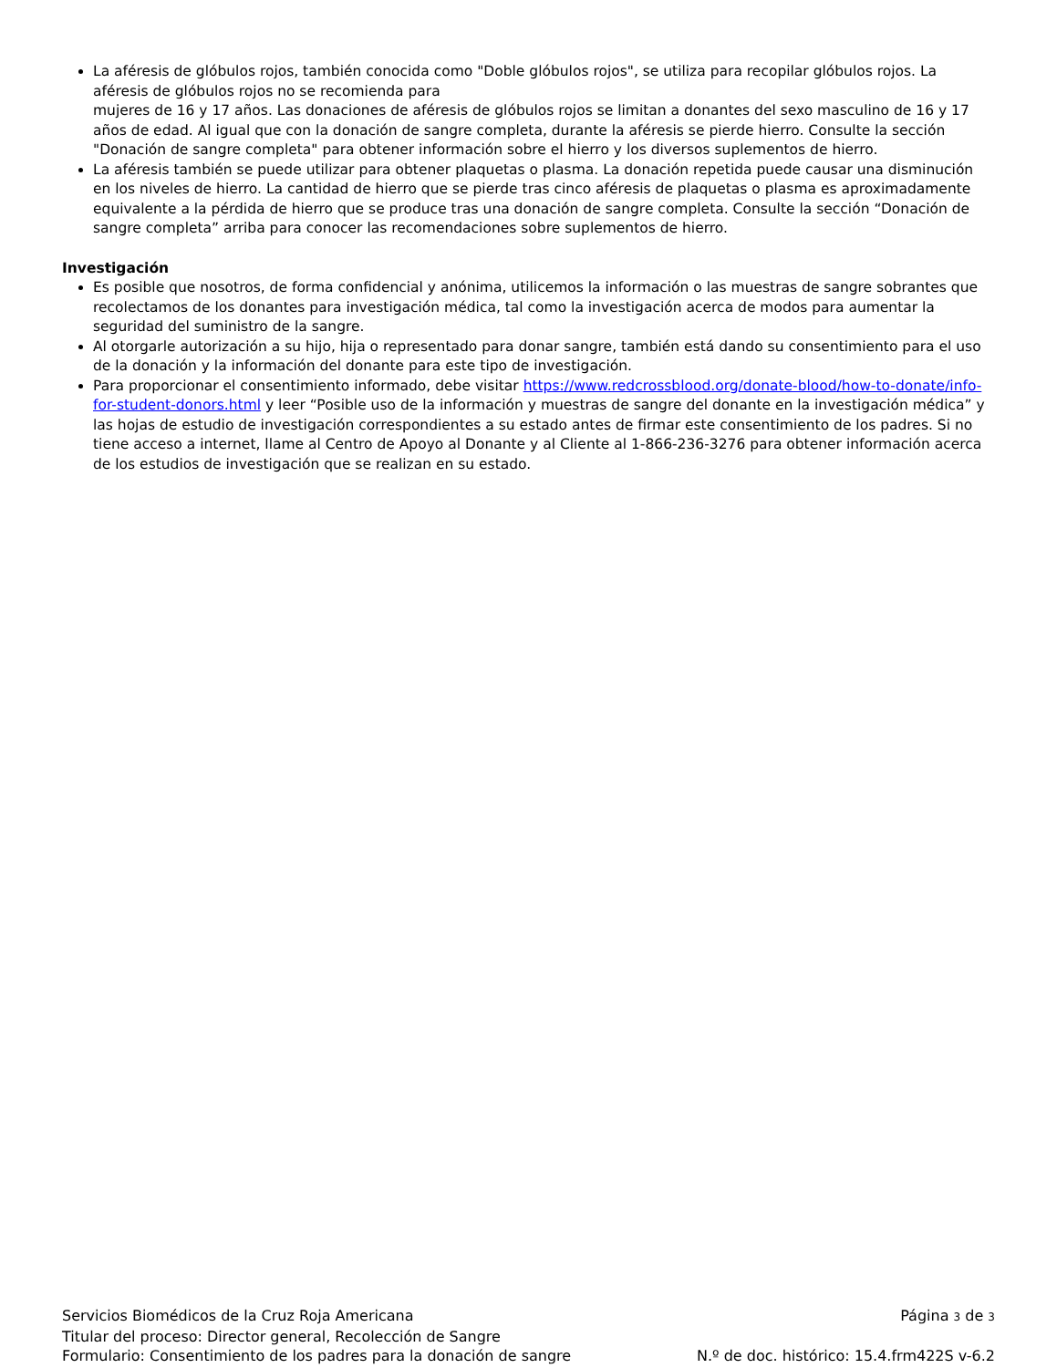La aféresis de glóbulos rojos, también conocida como "Doble glóbulos rojos", se utiliza para recopilar glóbulos rojos. La aféresis de glóbulos rojos no se recomienda para
mujeres de 16 y 17 años. Las donaciones de aféresis de glóbulos rojos se limitan a donantes del sexo masculino de 16 y 17 años de edad. Al igual que con la donación de sangre completa, durante la aféresis se pierde hierro. Consulte la sección "Donación de sangre completa" para obtener información sobre el hierro y los diversos suplementos de hierro.
La aféresis también se puede utilizar para obtener plaquetas o plasma. La donación repetida puede causar una disminución en los niveles de hierro. La cantidad de hierro que se pierde tras cinco aféresis de plaquetas o plasma es aproximadamente equivalente a la pérdida de hierro que se produce tras una donación de sangre completa. Consulte la sección “Donación de sangre completa” arriba para conocer las recomendaciones sobre suplementos de hierro.
Investigación
Es posible que nosotros, de forma confidencial y anónima, utilicemos la información o las muestras de sangre sobrantes que recolectamos de los donantes para investigación médica, tal como la investigación acerca de modos para aumentar la seguridad del suministro de la sangre.
Al otorgarle autorización a su hijo, hija o representado para donar sangre, también está dando su consentimiento para el uso de la donación y la información del donante para este tipo de investigación.
Para proporcionar el consentimiento informado, debe visitar https://www.redcrossblood.org/donate-blood/how-to-donate/info-for-student-donors.html y leer “Posible uso de la información y muestras de sangre del donante en la investigación médica” y las hojas de estudio de investigación correspondientes a su estado antes de firmar este consentimiento de los padres. Si no tiene acceso a internet, llame al Centro de Apoyo al Donante y al Cliente al 1-866-236-3276 para obtener información acerca de los estudios de investigación que se realizan en su estado.
Servicios Biomédicos de la Cruz Roja Americana Página 3 de 3
Titular del proceso: Director general, Recolección de Sangre
Formulario: Consentimiento de los padres para la donación de sangre N.º de doc. histórico: 15.4.frm422S v-6.2